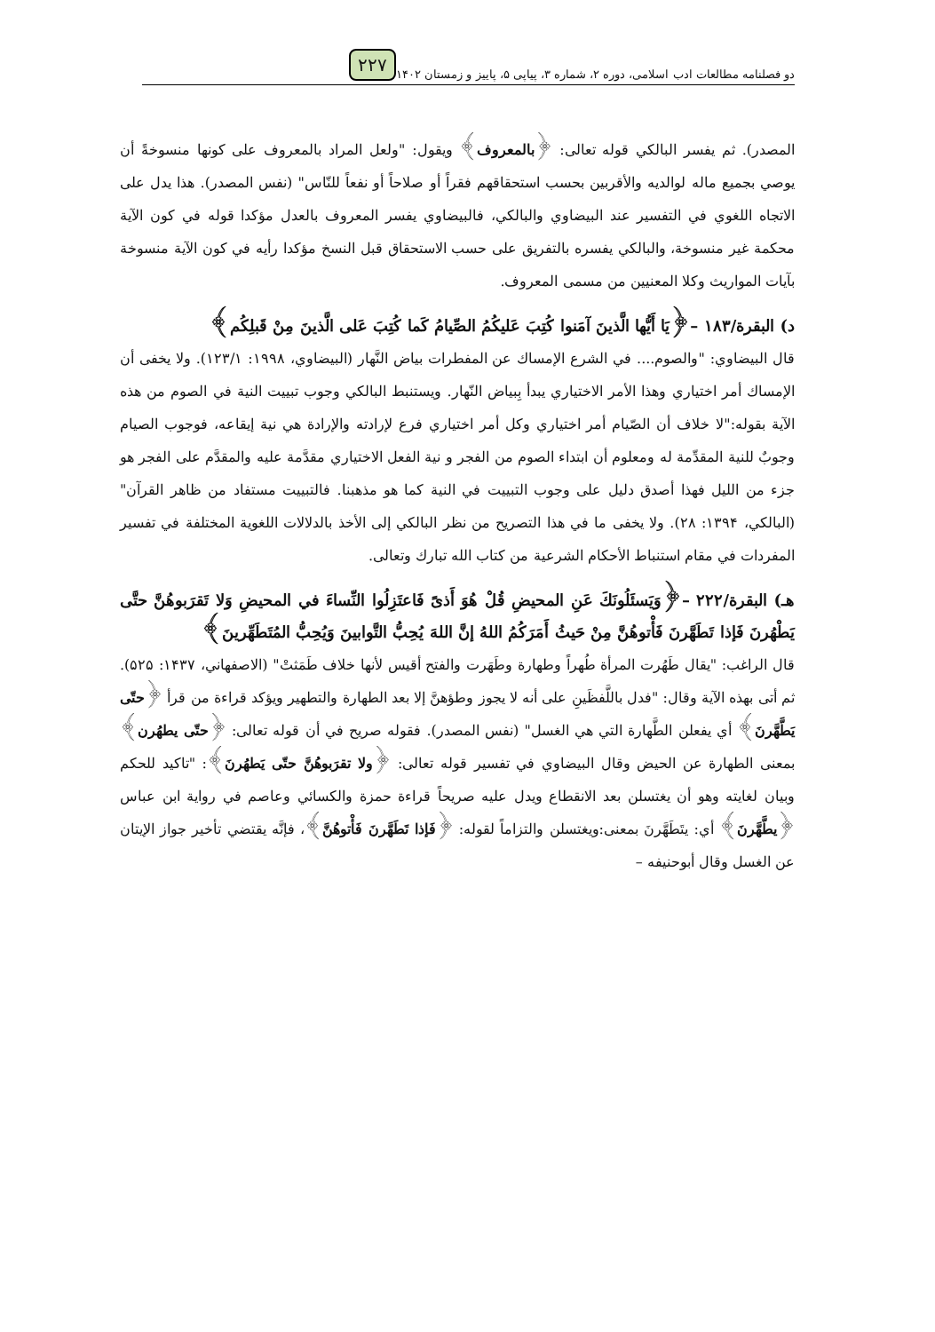دو فصلنامه مطالعات ادب اسلامی، دوره ۲، شماره ۳، پیاپی ۵، پاییز و زمستان ۱۴۰۲ ۲۲۷
المصدر). ثم يفسر البالكي قوله تعالى: ﴿بالمعروف﴾ ويقول: "ولعل المراد بالمعروف على كونها منسوخةً أن يوصي بجميع ماله لوالديه والأقربين بحسب استحقاقهم فقراً أو صلاحاً أو نفعاً للنّاس" (نفس المصدر). هذا يدل على الاتجاه اللغوي في التفسير عند البيضاوي والبالكي، فالبيضاوي يفسر المعروف بالعدل مؤكدا قوله في كون الآية محكمة غير منسوخة، والبالكي يفسره بالتفريق على حسب الاستحقاق قبل النسخ مؤكدا رأيه في كون الآية منسوخة بآيات المواريث وكلا المعنيين من مسمى المعروف.
د) البقرة/۱۸۳ –﴿يَا أَيُّها الَّذينَ آمَنوا كُتِبَ عَليكُمُ الصِّيامُ كَما كُتِبَ عَلى الَّذينَ مِنْ قَبلِكُم﴾
قال البيضاوي: "والصوم.... في الشرع الإمساك عن المفطرات بياض النَّهار (البيضاوي، ۱۹۹۸: ۱۲۳/۱). ولا يخفى أن الإمساك أمر اختياري وهذا الأمر الاختياري يبدأ بِبياض النّهار. ويستنبط البالكي وجوب تبييت النية في الصوم من هذه الآية بقوله:"لا خلاف أن الصّيام أمر اختياري وكل أمر اختياري فرع لإرادته والإرادة هي نية إيقاعه، فوجوب الصيام وجوبٌ للنية المقدِّمة له ومعلوم أن ابتداء الصوم من الفجر و نية الفعل الاختياري مقدَّمة عليه والمقدَّم على الفجر هو جزء من الليل فهذا أصدق دليل على وجوب التبييت في النية كما هو مذهبنا. فالتبييت مستفاد من ظاهر القرآن" (البالكي، ۱۳۹۴: ۲۸). ولا يخفى ما في هذا التصريح من نظر البالكي إلى الأخذ بالدلالات اللغوية المختلفة في تفسير المفردات في مقام استنباط الأحكام الشرعية من كتاب الله تبارك وتعالى.
هـ) البقرة/۲۲۲ –﴿وَيَسئَلُونَكَ عَنِ المحيضِ قُلْ هُوَ أَذىً فَاعتَزِلُوا النِّساءَ في المحيضِ وَلا تَقرَبوهُنَّ حتَّى يَطْهُرنَ فَإذا تَطَهَّرنَ فَأْتوهُنَّ مِنْ حَيثُ أَمَرَكُمُ اللهُ إنَّ اللهَ يُحِبُّ التَّوابينَ وَيُحِبُّ المُتَطَهِّرينَ﴾
قال الراغب: "يقال طَهُرت المرأة طُهراً وطهارة وطَهَرت والفتح أقيس لأنها خلاف طَمَثتْ" (الاصفهاني، ۱۴۳۷: ۵۲۵). ثم أتى بهذه الآية وقال: "فدل باللَّفظَينِ على أنه لا يجوز وطؤهنَّ إلا بعد الطهارة والتطهير ويؤكد قراءة من قرأ ﴿حتّى يَطَّهَّرنَ﴾ أي يفعلن الطَّهارة التي هي الغسل" (نفس المصدر). فقوله صريح في أن قوله تعالى: ﴿حتّى يطهُرن﴾ بمعنى الطهارة عن الحيض وقال البيضاوي في تفسير قوله تعالى: ﴿ولا تقرَبوهُنَّ حتّى يَطهُرنَ﴾: "تاكيد للحكم وبيان لغايته وهو أن يغتسلن بعد الانقطاع ويدل عليه صريحاً قراءة حمزة والكسائي وعاصم في رواية ابن عباس ﴿يطَّهَّرنَ﴾ أي: يتَطَهَّرنَ بمعنى:ويغتسلن والتزاماً لقوله: ﴿فَإذا تَطَهَّرنَ فَأْتوهُنَّ﴾، فإنَّه يقتضي تأخير جواز الإيتان عن الغسل وقال أبوحنيفه –